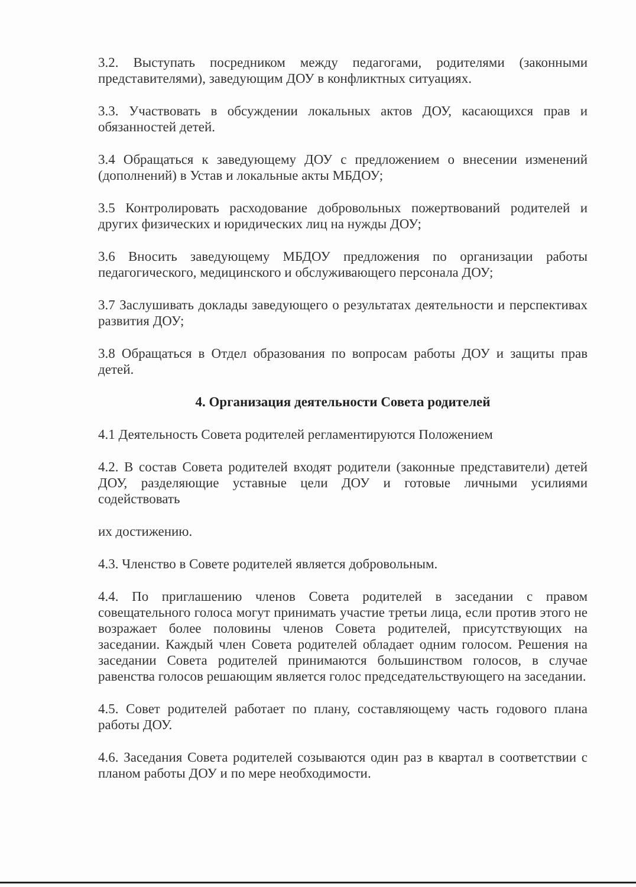3.2. Выступать посредником между педагогами, родителями (законными представителями), заведующим ДОУ в конфликтных ситуациях.
3.3. Участвовать в обсуждении локальных актов ДОУ, касающихся прав и обязанностей детей.
3.4 Обращаться к заведующему ДОУ с предложением о внесении изменений (дополнений) в Устав и локальные акты МБДОУ;
3.5 Контролировать расходование добровольных пожертвований родителей и других физических и юридических лиц на нужды ДОУ;
3.6 Вносить заведующему МБДОУ предложения по организации работы педагогического, медицинского и обслуживающего персонала ДОУ;
3.7 Заслушивать доклады заведующего о результатах деятельности и перспективах развития ДОУ;
3.8 Обращаться в Отдел образования по вопросам работы ДОУ и защиты прав детей.
4. Организация деятельности Совета родителей
4.1 Деятельность Совета родителей регламентируются Положением
4.2. В состав Совета родителей входят родители (законные представители) детей ДОУ, разделяющие уставные цели ДОУ и готовые личными усилиями содействовать
их достижению.
4.3. Членство в Совете родителей является добровольным.
4.4. По приглашению членов Совета родителей в заседании с правом совещательного голоса могут принимать участие третьи лица, если против этого не возражает более половины членов Совета родителей, присутствующих на заседании. Каждый член Совета родителей обладает одним голосом. Решения на заседании Совета родителей принимаются большинством голосов, в случае равенства голосов решающим является голос председательствующего на заседании.
4.5. Совет родителей работает по плану, составляющему часть годового плана работы ДОУ.
4.6. Заседания Совета родителей созываются один раз в квартал в соответствии с планом работы ДОУ и по мере необходимости.